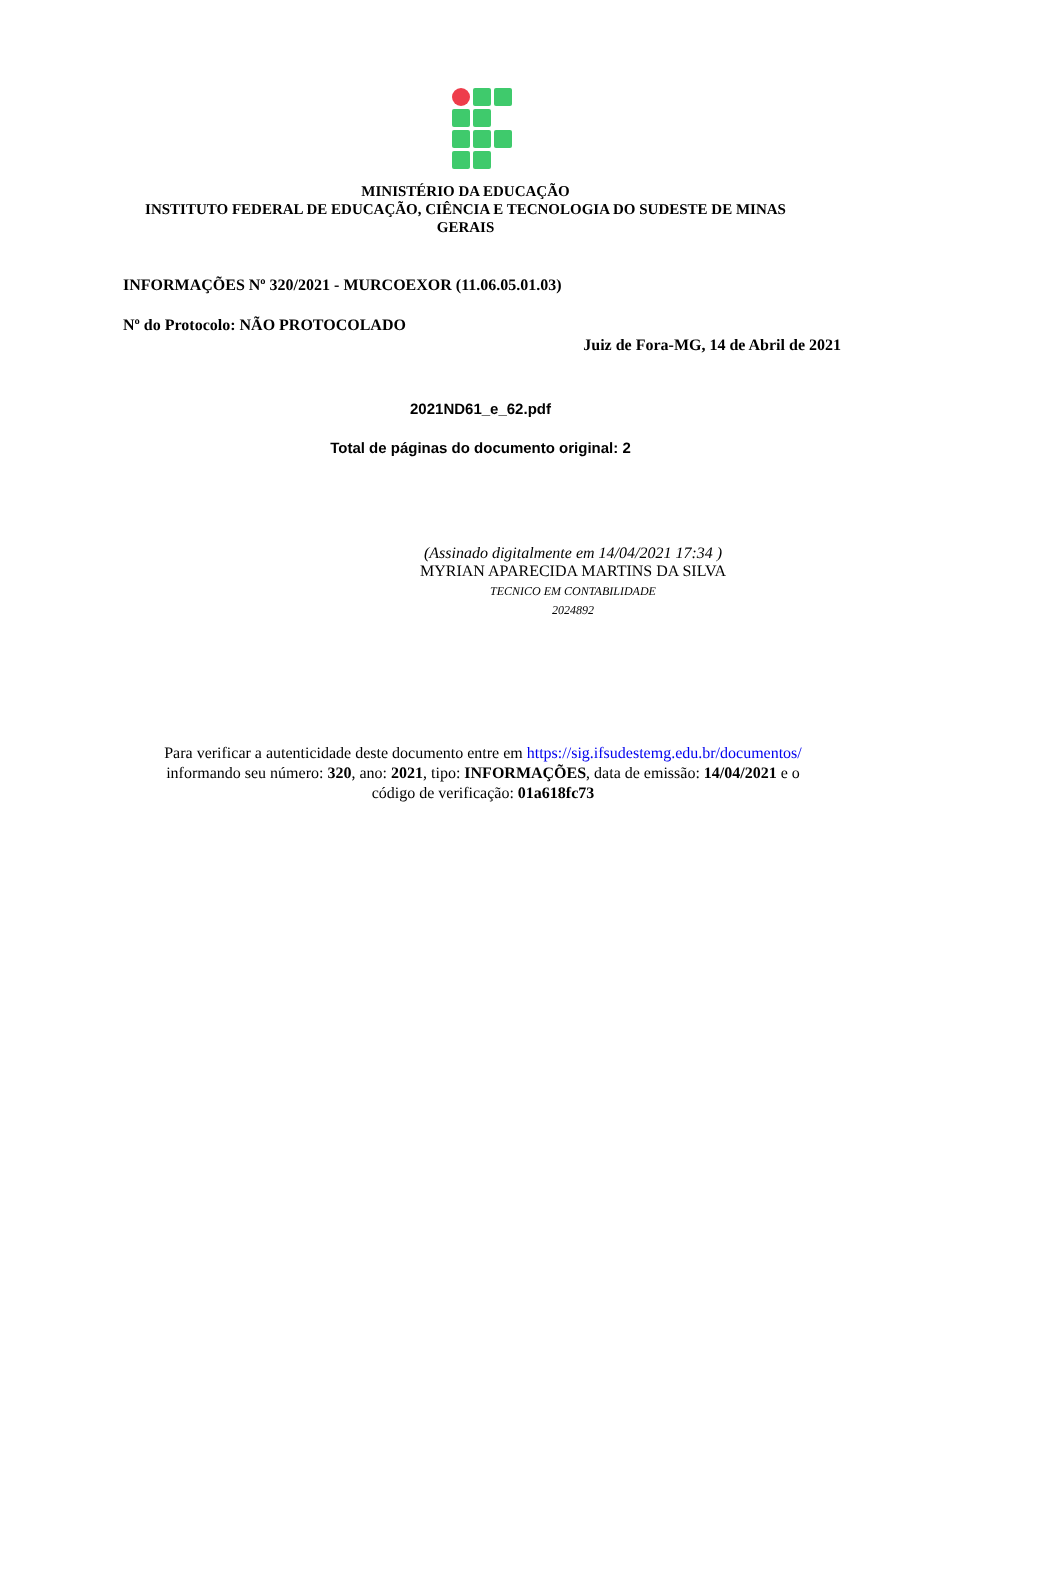MINISTÉRIO DA EDUCAÇÃO
INSTITUTO FEDERAL DE EDUCAÇÃO, CIÊNCIA E TECNOLOGIA DO SUDESTE DE MINAS
GERAIS
INFORMAÇÕES Nº 320/2021 - MURCOEXOR (11.06.05.01.03)
Nº do Protocolo: NÃO PROTOCOLADO
Juiz de Fora-MG, 14 de Abril de 2021
2021ND61_e_62.pdf
Total de páginas do documento original: 2
(Assinado digitalmente em 14/04/2021 17:34 )
MYRIAN APARECIDA MARTINS DA SILVA
TECNICO EM CONTABILIDADE
2024892
Para verificar a autenticidade deste documento entre em https://sig.ifsudestemg.edu.br/documentos/
informando seu número: 320, ano: 2021, tipo: INFORMAÇÕES, data de emissão: 14/04/2021 e o
código de verificação: 01a618fc73